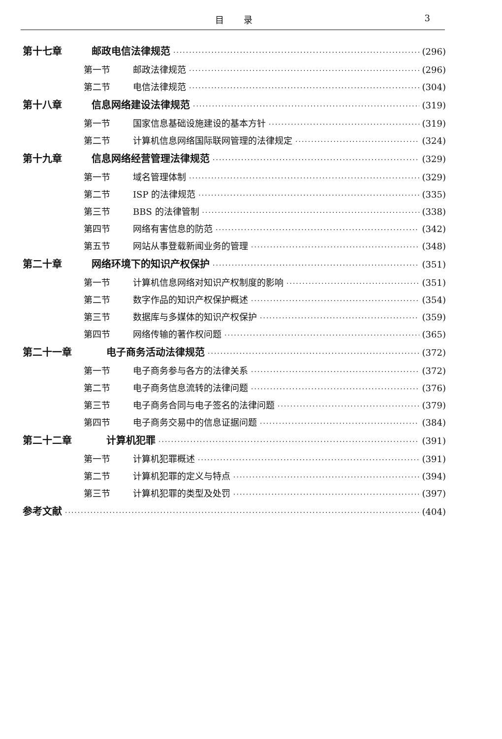目录 3
第十七章 邮政电信法律规范 (296)
第一节 邮政法律规范 (296)
第二节 电信法律规范 (304)
第十八章 信息网络建设法律规范 (319)
第一节 国家信息基础设施建设的基本方针 (319)
第二节 计算机信息网络国际联网管理的法律规定 (324)
第十九章 信息网络经营管理法律规范 (329)
第一节 域名管理体制 (329)
第二节 ISP 的法律规范 (335)
第三节 BBS 的法律管制 (338)
第四节 网络有害信息的防范 (342)
第五节 网站从事登载新闻业务的管理 (348)
第二十章 网络环境下的知识产权保护 (351)
第一节 计算机信息网络对知识产权制度的影响 (351)
第二节 数字作品的知识产权保护概述 (354)
第三节 数据库与多媒体的知识产权保护 (359)
第四节 网络传输的著作权问题 (365)
第二十一章 电子商务活动法律规范 (372)
第一节 电子商务参与各方的法律关系 (372)
第二节 电子商务信息流转的法律问题 (376)
第三节 电子商务合同与电子签名的法律问题 (379)
第四节 电子商务交易中的信息证据问题 (384)
第二十二章 计算机犯罪 (391)
第一节 计算机犯罪概述 (391)
第二节 计算机犯罪的定义与特点 (394)
第三节 计算机犯罪的类型及处罚 (397)
参考文献 (404)